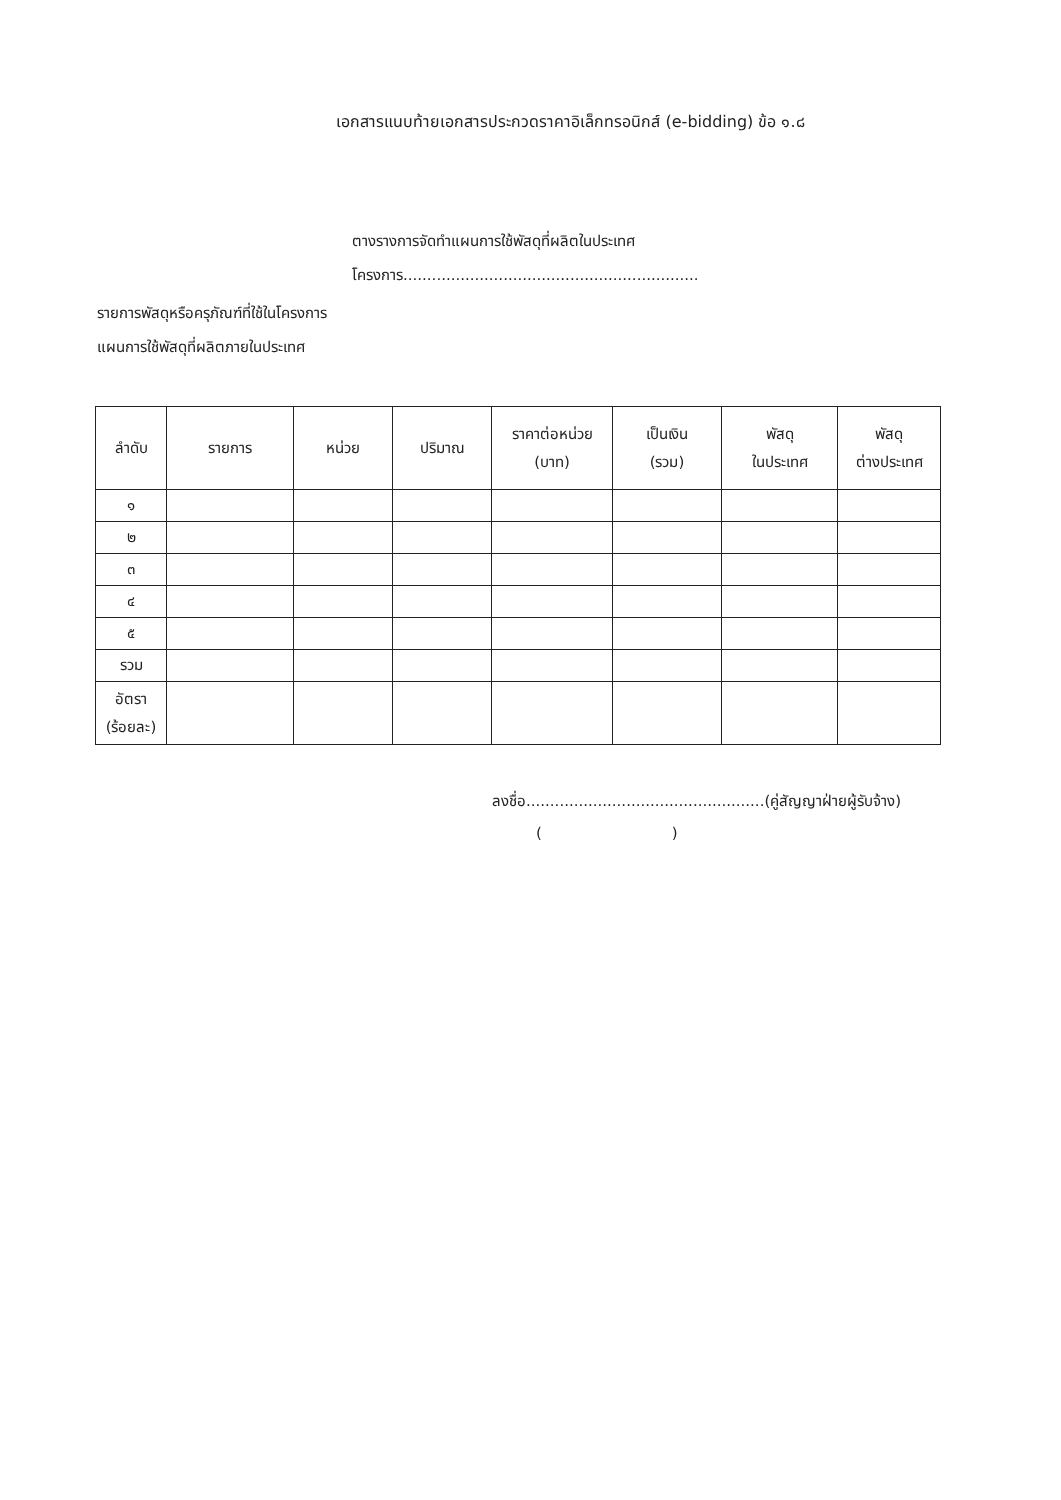เอกสารแนบท้ายเอกสารประกวดราคาอิเล็กทรอนิกส์ (e-bidding) ข้อ ๑.๘
ตางรางการจัดทำแผนการใช้พัสดุที่ผลิตในประเทศ
โครงการ..............................................................
รายการพัสดุหรือครุภัณฑ์ที่ใช้ในโครงการ
แผนการใช้พัสดุที่ผลิตภายในประเทศ
| ลำดับ | รายการ | หน่วย | ปริมาณ | ราคาต่อหน่วย (บาท) | เป็นเงิน (รวม) | พัสดุ ในประเทศ | พัสดุ ต่างประเทศ |
| --- | --- | --- | --- | --- | --- | --- | --- |
| ๑ | | | | | | | |
| ๒ | | | | | | | |
| ๓ | | | | | | | |
| ๔ | | | | | | | |
| ๕ | | | | | | | |
| รวม | | | | | | | |
| อัตรา (ร้อยละ) | | | | | | | |
ลงชื่อ..................................................(คู่สัญญาฝ่ายผู้รับจ้าง)
()